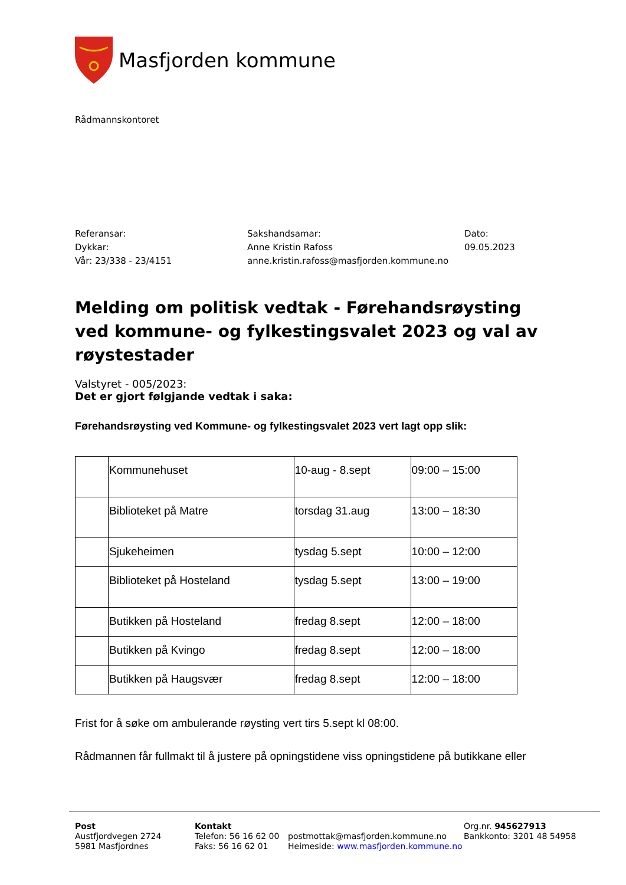Masfjorden kommune
Rådmannskontoret
Referansar:
Dykkar:
Vår: 23/338 - 23/4151
Sakshandsamar:
Anne Kristin Rafoss
anne.kristin.rafoss@masfjorden.kommune.no
Dato:
09.05.2023
Melding om politisk vedtak - Førehandsrøysting ved kommune- og fylkestingsvalet 2023 og val av røystestader
Valstyret - 005/2023:
Det er gjort følgjande vedtak i saka:
Førehandsrøysting ved Kommune- og fylkestingsvalet 2023 vert lagt opp slik:
| | Kommunehuset | 10-aug - 8.sept | 09:00 – 15:00 |
| | Biblioteket på Matre | torsdag 31.aug | 13:00 – 18:30 |
| | Sjukeheimen | tysdag 5.sept | 10:00 – 12:00 |
| | Biblioteket på Hosteland | tysdag 5.sept | 13:00 – 19:00 |
| | Butikken på Hosteland | fredag 8.sept | 12:00 – 18:00 |
| | Butikken på Kvingo | fredag 8.sept | 12:00 – 18:00 |
| | Butikken på Haugsvær | fredag 8.sept | 12:00 – 18:00 |
Frist for å søke om ambulerande røysting vert tirs 5.sept kl 08:00.
Rådmannen får fullmakt til å justere på opningstidene viss opningstidene på butikkane eller
Post
Austfjordvegen 2724
5981 Masfjordnes
Kontakt
Telefon: 56 16 62 00
Faks: 56 16 62 01
postmottak@masfjorden.kommune.no
Heimeside: www.masfjorden.kommune.no
Org.nr. 945627913
Bankkonto: 3201 48 54958